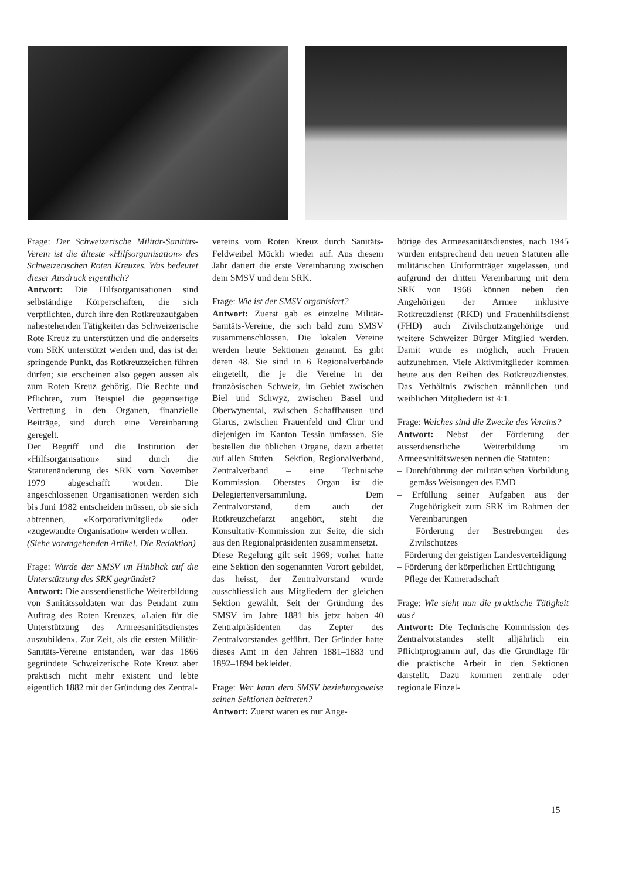Frage: Der Schweizerische Militär-Sanitäts-Verein ist die älteste «Hilfsorganisation» des Schweizerischen Roten Kreuzes. Was bedeutet dieser Ausdruck eigentlich?
Antwort: Die Hilfsorganisationen sind selbständige Körperschaften, die sich verpflichten, durch ihre den Rotkreuzaufgaben nahestehenden Tätigkeiten das Schweizerische Rote Kreuz zu unterstützen und die anderseits vom SRK unterstützt werden und, das ist der springende Punkt, das Rotkreuzzeichen führen dürfen; sie erscheinen also gegen aussen als zum Roten Kreuz gehörig. Die Rechte und Pflichten, zum Beispiel die gegenseitige Vertretung in den Organen, finanzielle Beiträge, sind durch eine Vereinbarung geregelt.
Der Begriff und die Institution der «Hilfsorganisation» sind durch die Statutenänderung des SRK vom November 1979 abgeschafft worden. Die angeschlossenen Organisationen werden sich bis Juni 1982 entscheiden müssen, ob sie sich abtrennen, «Korporativmitglied» oder «zugewandte Organisation» werden wollen.
(Siehe vorangehenden Artikel. Die Redaktion)
Frage: Wurde der SMSV im Hinblick auf die Unterstützung des SRK gegründet?
Antwort: Die ausserdienstliche Weiterbildung von Sanitätssoldaten war das Pendant zum Auftrag des Roten Kreuzes, «Laien für die Unterstützung des Armeesanitätsdienstes auszubilden». Zur Zeit, als die ersten Militär-Sanitäts-Vereine entstanden, war das 1866 gegründete Schweizerische Rote Kreuz aber praktisch nicht mehr existent und lebte eigentlich 1882 mit der Gründung des Zentral-
vereins vom Roten Kreuz durch Sanitäts-Feldweibel Möckli wieder auf. Aus diesem Jahr datiert die erste Vereinbarung zwischen dem SMSV und dem SRK.
Frage: Wie ist der SMSV organisiert?
Antwort: Zuerst gab es einzelne Militär-Sanitäts-Vereine, die sich bald zum SMSV zusammenschlossen. Die lokalen Vereine werden heute Sektionen genannt. Es gibt deren 48. Sie sind in 6 Regionalverbände eingeteilt, die je die Vereine in der französischen Schweiz, im Gebiet zwischen Biel und Schwyz, zwischen Basel und Oberwynental, zwischen Schaffhausen und Glarus, zwischen Frauenfeld und Chur und diejenigen im Kanton Tessin umfassen. Sie bestellen die üblichen Organe, dazu arbeitet auf allen Stufen – Sektion, Regionalverband, Zentralverband – eine Technische Kommission. Oberstes Organ ist die Delegiertenversammlung. Dem Zentralvorstand, dem auch der Rotkreuzchefarzt angehört, steht die Konsultativ-Kommission zur Seite, die sich aus den Regionalpräsidenten zusammensetzt.
Diese Regelung gilt seit 1969; vorher hatte eine Sektion den sogenannten Vorort gebildet, das heisst, der Zentralvorstand wurde ausschliesslich aus Mitgliedern der gleichen Sektion gewählt. Seit der Gründung des SMSV im Jahre 1881 bis jetzt haben 40 Zentralpräsidenten das Zepter des Zentralvorstandes geführt. Der Gründer hatte dieses Amt in den Jahren 1881–1883 und 1892–1894 bekleidet.
Frage: Wer kann dem SMSV beziehungsweise seinen Sektionen beitreten?
Antwort: Zuerst waren es nur Ange-
hörige des Armeesanitätsdienstes, nach 1945 wurden entsprechend den neuen Statuten alle militärischen Uniformträger zugelassen, und aufgrund der dritten Vereinbarung mit dem SRK von 1968 können neben den Angehörigen der Armee inklusive Rotkreuzdienst (RKD) und Frauenhilfsdienst (FHD) auch Zivilschutzangehörige und weitere Schweizer Bürger Mitglied werden. Damit wurde es möglich, auch Frauen aufzunehmen. Viele Aktivmitglieder kommen heute aus den Reihen des Rotkreuzdienstes. Das Verhältnis zwischen männlichen und weiblichen Mitgliedern ist 4:1.
Frage: Welches sind die Zwecke des Vereins?
Antwort: Nebst der Förderung der ausserdienstliche Weiterbildung im Armeesanitätswesen nennen die Statuten:
– Durchführung der militärischen Vorbildung gemäss Weisungen des EMD
– Erfüllung seiner Aufgaben aus der Zugehörigkeit zum SRK im Rahmen der Vereinbarungen
– Förderung der Bestrebungen des Zivilschutzes
– Förderung der geistigen Landesverteidigung
– Förderung der körperlichen Ertüchtigung
– Pflege der Kameradschaft
Frage: Wie sieht nun die praktische Tätigkeit aus?
Antwort: Die Technische Kommission des Zentralvorstandes stellt alljährlich ein Pflichtprogramm auf, das die Grundlage für die praktische Arbeit in den Sektionen darstellt. Dazu kommen zentrale oder regionale Einzel-
15